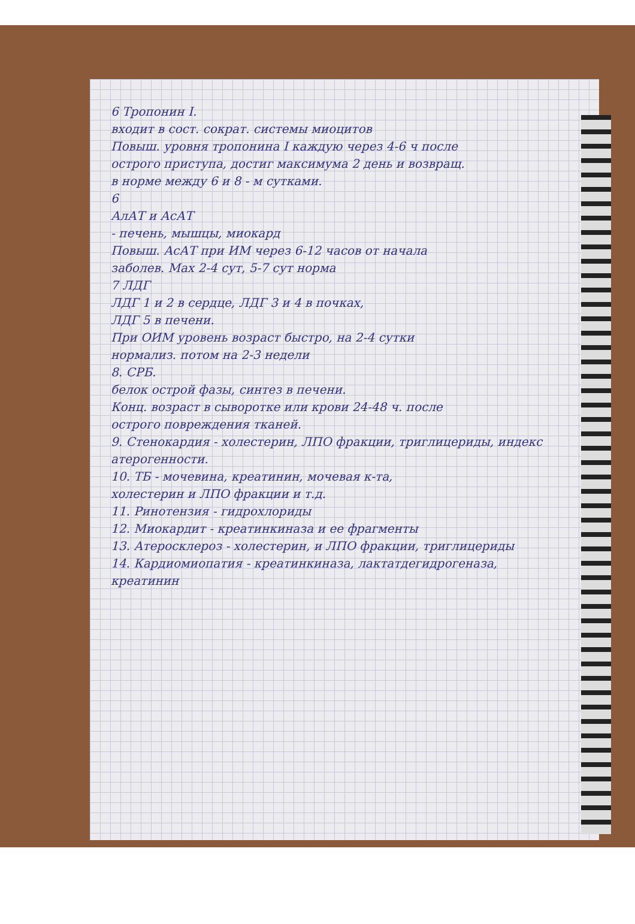6 Тропонин I.
входит в сост. сократ. системы миоцитов
Повыш. уровня тропонина I каждую через 4-6 ч после
острого приступа, достиг максимума 2 день и возвращ.
в норме между 6 и 8 - м сутками.
6
АлАТ и АсАТ
- печень, мышцы, миокард
Повыш. АсАТ при ИМ через 6-12 часов от начала
заболев. Мах 2-4 сут, 5-7 сут норма
7 ЛДГ
ЛДГ 1 и 2 в сердце, ЛДГ 3 и 4 в почках,
ЛДГ 5 в печени.
При ОИМ уровень возраст быстро, на 2-4 сутки
нормализ. потом на 2-3 недели
8. СРБ.
белок острой фазы, синтез в печени.
Конц. возраст в сыворотке или крови 24-48 ч. после
острого повреждения тканей.
9. Стенокардия - холестерин, ЛПО фракции, триглицериды, индекс атерогенности.
10. ТБ - мочевина, креатинин, мочевая к-та,
холестерин и ЛПО фракции и т.д.
11. Ринотензия - гидрохлориды
12. Миокардит - креатинкиназа и ее фрагменты
13. Атеросклероз - холестерин, и ЛПО фракции, триглицериды
14. Кардиомиопатия - креатинкиназа, лактатдегидрогеназа, креатинин